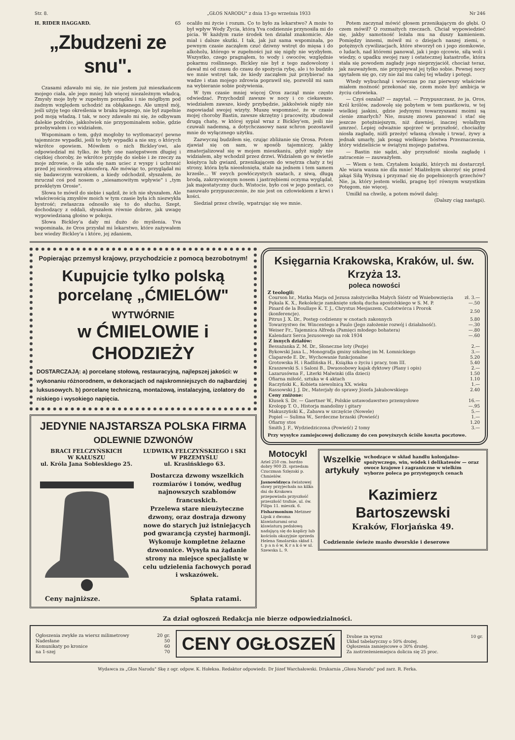Str. 8. „GŁOS NARODU" z dnia 13-go września 1933 Nr 246
H. RIDER HAGGARD. 65
„Zbudzeni ze snu".
Czasami zdawało mi się, że nie jestem już mieszkańcem mojego ciała, ale jego mniej lub więcej niezależnym władcą. Zmysły moje były w zupełnym porządku i nie mógłbym pod żadnym względem uchodzić za obłąkanego. Ale umysł mój, jeśli użyję tego określenia w braku lepszego, nie był zupełnie pod moją władzą. I tak, w nocy zdawało mi się, że odbywam dalekie podróże, jakkolwiek nie przypominałem sobie, gdzie przebywałem i co widziałem.
Wspominam o tem, gdyż mogłoby to wytłomaczyć pewne tajemnicze wypadki, jeśli to były wypadki a nie sny, o których wkrótce opowiem. Mówiłem o nich Bickley'owi, ale odpowiedział mi tylko, że były one następstwem długiej i ciężkiej choroby, że wkrótce przyjdę do siebie i że rzeczy za moje zdrowie, o ile uda się nam uciec z wyspy i uchronić przed jej niezdrową atmosferą. Ale mówiąc to, przyglądał mi się badawczym wzrokiem, a kiedy odchodził, słyszałem, że mruczał coś pod nosem o „niesamowitym wpływie" i „tym przeklętym Orosie".
Słowa te mówił do siebie i sądził, że ich nie słyszałem. Ale właściwością zmysłów moich w tym czasie była ich niezwykła bystrość; zwłaszcza odnosiło się to do słuchu. Szept, dochodzący z oddali, słyszałem równie dobrze, jak uwagę wypowiedzianą głośno w pokoju.
Słowa Bickley'a dały mi dużo do myślenia. Yva wspominała, że Oros przysłał mi lekarstwo, które zażywałem bez wiedzy Bickley'a i które, jej zdaniem,
ocaliło mi życie i rozum. Co to było za lekarstwo? A może to był wpływ Wody Życia, którą Yva codziennie przynosiła mi do picia. W każdym razie środek ten działał znakomicie. Ale miał i dalsze skutki. I tak, jak już sama wspominała, po pewnym czasie zacząłem czuć dziwny wstręt do mięsa i do alkoholu, którego w zupełności już się nigdy nie wyzbyłem. Wszystko, czego pragnąłem, to wody i owoców, względnie pokarmu roślinnego. Bickley nie był z tego zadowolony i dawał mi od czasu do czasu do spożycia rybę, ale i to budziło we mnie wstręt tak, że kiedy zacząłem już przybierać na wadze i stan mojego zdrowia poprawił się, pozwolił mi sam na wybieranie sobie pożywienia.
W tym czasie mniej więcej Oros zaczął mnie często odwiedzać. Przychodził zawsze w nocy i co ciekawsze, wiedziałem zawsze, kiedy przybędzie, jakkolwiek nigdy nie zapowiadał swojej wizyty. Muszę wspomnieć, że w czasie mojej choroby Bastin, zawsze skrzętny i pracowity, zbudował drugą chatę, w której sypiał wraz z Bickley'em, jeśli nie czuwali nademną, a dotychczasowy nasz schron pozostawił mnie do wyłącznego użytku.
Zazwyczaj budziłem się, czując zbliżanie się Orosa. Potem zjawiał się on sam, w sposób tajemniczy, jakby zmaterjalizował się w mojem mieszkaniu, gdyż nigdy nie widziałem, aby wchodził przez drzwi. Widziałem go w świetle księżyca lub gwiazd, przenikającem do wnętrza chaty z tej strony, która była nieosłonięta, stale na jednem i tem samem krześle... W swych powłóczystych szatach, z siwą, długą brodą, zakrzywionym nosem i jastrzębiemi oczyma wyglądał, jak majestatyczny duch. Wistocie, było coś w jego postaci, co nasuwało przypuszczenie, że nie jest on człowiekiem z krwi i kości.
Siedział przez chwilę, wpatrując się we mnie.
Potem zaczynał mówić głosem przenikającym do głębi. O czem mówił? O rozmaitych rzeczach. Chciał wypowiedzieć się, jakby samotność leżała mu na duszy kamieniem. Pomiędzy innemi, mówił mi o dziejach naszej ziemi, o potężnych cywilizacjach, które stworzył on i jego ziomkowie, o ludach, nad któremi panował, jak i jego ojcowie, siłą woli i wiedzy, o upadku swojej rasy i ostatecznej katastrofie, która stała się powodem zagłady jego nieprzyjaciół, chociaż teraz, jak zauważyłem, nie przypisywał jej tylko sobie. Pewnej nocy spytałem się go, czy nie żal mu całej tej władzy i potęgi.
Wtedy wybuchnął i wówczas po raz pierwszy właściwie miałem możność przekonać się, czem może być ambicja w życiu człowieka.
— Czyś oszalał? — zapytał. — Przypuszczasz, że ja, Oros, Król królów, zadowolę się pobytem w tem pustkowiu, w tej wielkiej jaskini, gdzie jedynymi towarzyszami moimi są cienie zmarłych? Nie, muszę znowu panować i stać się jeszcze potężniejszym, niż dawniej, inaczej wolałbym umrzeć. Lepiej odważnie spojrzeć w przyszłość, chociażby niosła zagładę, niżli przeżyć własną chwałę i trwać, żywy a jednak umarły, jak posąg wielkiego bóstwa Przeznaczenia, który widzieliście w świątyni mojego państwa.
— Bastin nie sądzi, aby przyszłość niosła zagładę i zatracenie — zauważyłem.
— Wiem o tem. Czytałem książki, których mi dostarczył. Ale wiara wasza nie dla mnie! Miałżebym ukorzyć się przed jakąś Siłą Wyższą i przyznać się do popełnionych grzechów? Nie, ja, który jestem wielki, pragnę być równym wszystkim Potęgom, nie więcej.
Umilkł na chwilę, a potem mówił dalej:
(Dalszy ciąg nastąpi).
Popierając przemysł krajowy, przychodzicie z pomocą bezrobotnym!
Kupujcie tylko polską porcelanę „ĆMIELÓW"
WYTWÓRNIE
w ĆMIELOWIE i CHODZIEŻY
DOSTARCZAJĄ: a) porcelanę stołową, restauracyjną, najlepszej jakości: w wykonaniu różnorodnem, w dekoracjach od najskromniejszych do najbardziej luksusowych. b) porcelanę techniczną, montażową, instalacyjną, izolatory do niskiego i wysokiego napięcia.
JEDYNIE NAJSTARSZA POLSKA FIRMA
ODLEWNIE DZWONÓW
BRACI FELCZYŃSKICH
W KAŁUSZU
ul. Króla Jana Sobieskiego 25.
LUDWIKA FELCZYŃSKIEGO i SKI
W PRZEMYŚLU
ul. Krasińskiego 63.
Dostarcza dzwony wszelkich rozmiarów i tonów, według najnowszych szablonów francuskich.
Przelewa stare nieużyteczne dzwony, oraz dostraja dzwony nowe do starych już istniejących pod gwarancją czystej harmonji.
Wykonuje kompletne żelazne dzwonnice. Wysyła na żądanie strony na miejsce specjalistę w celu udzielenia fachowych porad i wskazówek.
Ceny najniższe. Spłata ratami.
Księgarnia Krakowska, Kraków, ul. św. Krzyża 13.
poleca nowości
Z teologii:
| Courson hr., Matka Marja od Jezusa założycielka Małych Sióstr od Wniebowzięcia | zł. 3.— |
| Pękala K. X., Rekolekcje zamknięte szkołą ducha apostolskiego w S. M. P. | —.50 |
| Pinard de la Boullaye K. T. J., Chrystus Mesjaszem. Cudotwórca i Prorok (konferencje). | 2.50 |
| Pitrus J. X. Dr., Postęp codzienny w cnotach zakonnych | 5.80 |
| Towarzystwo św. Wincentego a Paulo (Jego założenie rozwój i działalność). | —.30 |
| Weiser Fr., Tajemnica Alfreda (Pamięci młodego bohatera) | —.80 |
| Kalendarz Serca Jezusowego na rok 1934 | —.60 |
| Z innych działów: | |
| Bessażanka Z. M. Dr., Słoneczne loty (Pezje) | 2.— |
| Bykowski Jaxa L., Monografja gminy szkolnej im M. Łomnickiego | 3.— |
| Claparede E. Dr., Wychowanie funkcjonalne | 5.20 |
| Grotowska H. i Radlińska H., Książka o życiu i pracy, tom III. | 5.40 |
| Kraszewski S. i Saloni B., Dwuosobowy kajak dyktowy (Plany i opis) | 2.— |
| Lazarusówna F., Literki Malwinki (dla dzieci) | 1.50 |
| Ofiarna miłość, sztuka w 4 aktach | 1.10 |
| Raczyński K., Kobieta niewolnicą XX. wieku | 1.— |
| Rassowski J. J. Dr., Materjały do sprawy Józefa Jakubowskiego | 2.40 |
| Ceny zniżone: | |
| Kłusek S. Dr. — Gaertner W., Polskie ustawodawstwo przemysłowe | 16.— |
| Krolopp T. O., Historja mandoliny i gitary | —.95 |
| Makuszyński K., Zabawa w szczęście (Nowele) | 5.— |
| Popiel — Sulima W., Serdeczne brzaski (Powieść) | 1.— |
| Ofiarny stos | 1.20 |
| Smith J. F., Wydziedziczona (Powieść) 2 tomy | 3.— |
Przy wysyłce zamiejscowej doliczamy do cen powyższych ściśle koszta pocztowe.
Motocykl
Ariel 250 cm. bardzo dobry 900 Zł. sprzedam Czuczman Szlęzaki p. Chmielów.
Jasnowidzęca światowej sławy przyjechała na kilka dni do Krakowa przepowiada przyszłość przeszłość trafnie, ul. św. Filipa 11. mieszk. 6.
Fisharmonium Metzner Lipsk z dwoma klawiaturami oraz klawiaturą pedałową nadającą się do kaplicy lub kościoła okazyjnie sprzeda Helena Smolarska skład I. t. p a n ó w, K r a k ó w ul. Szewska L. 9.
Wszelkie artykuły
wchodzące w skład handlu kolonjalno-spożywczego, win, wódek i delikatesów — oraz owoce krajowe i zagraniczne w wielkim wyborze poleca po przystępnych cenach
Kazimierz Bartoszewski
Kraków, Florjańska 49.
Codziennie świeże masło dworskie i deserowe
Za dział ogłoszeń Redakcja nie bierze odpowiedzialności.
| Ogłoszenia zwykłe za wiersz milimetrowy | 20 gr. |
| Nadesłane | 50 |
| Komunikaty po kronice | 60 |
| na 1-szej | 70 |
CENY OGŁOSZEŃ
Drobne za wyraz 10 gr.
Układ tabelaryczny o 50% drożej.
Ogłoszenia zamiejscowe o 30% drożej.
Za zastrzeżeniemiejsca dolicza się 25 proc.
Wydawca za „Głos Narodu" Skę z ogr. odpow. K. Hołeksa. Redaktor odpowiedz. Dr Józef Warchałowski. Drukarnia „Głosu Narodu" pod zarz. R. Ferka.